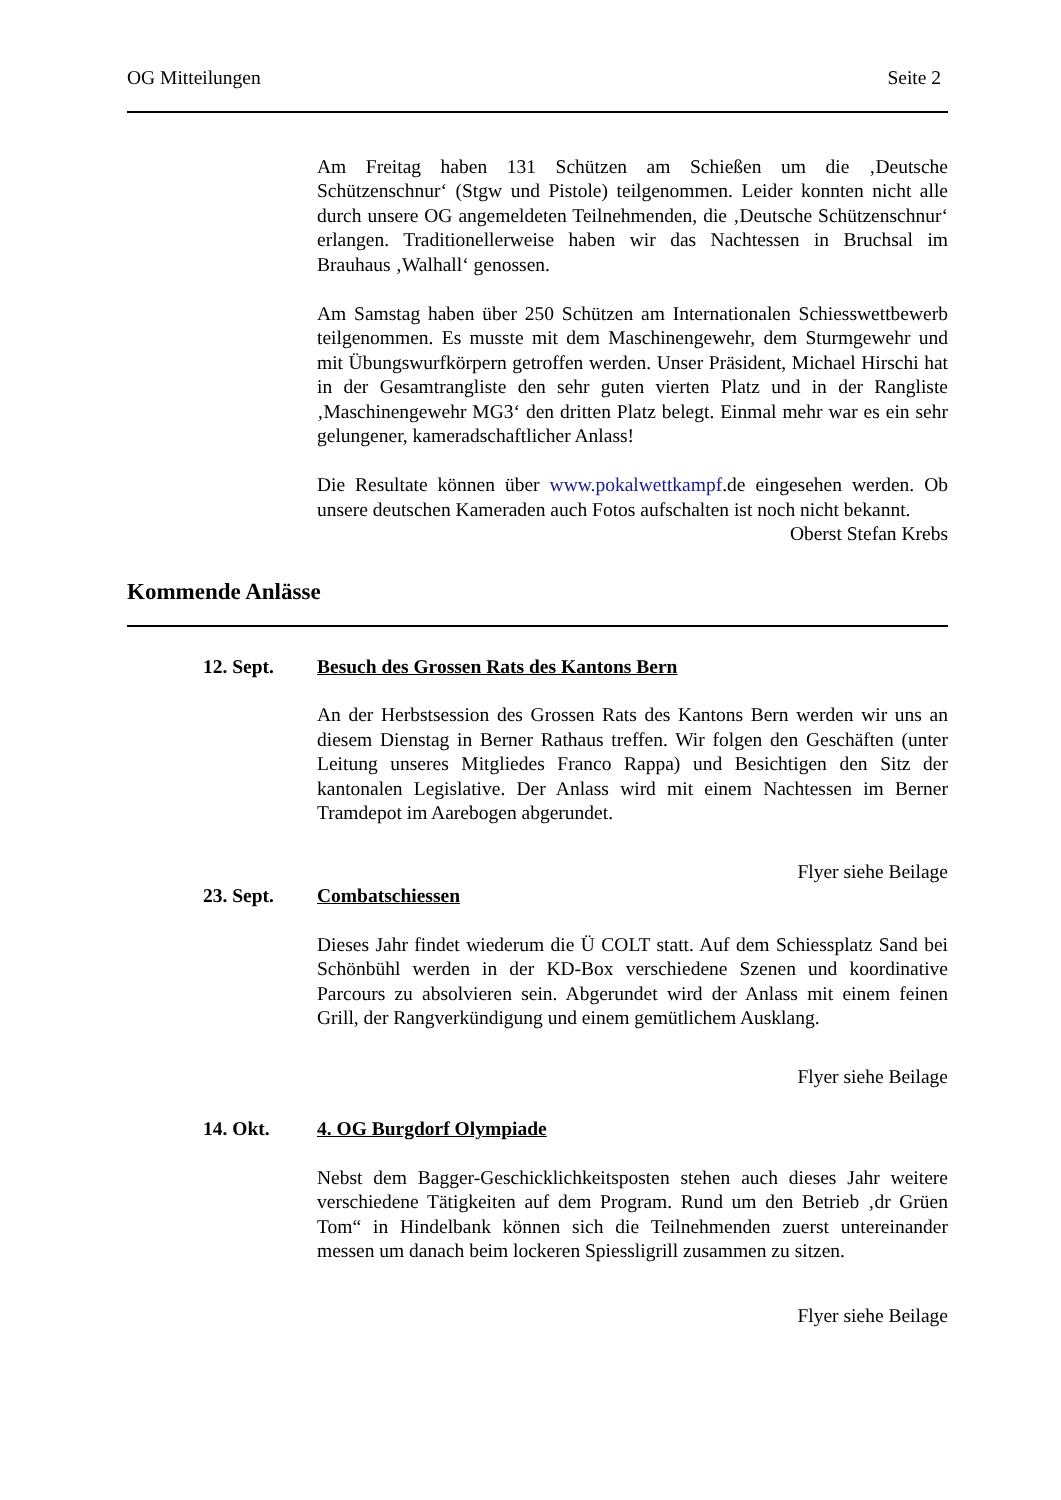OG Mitteilungen Seite 2
Am Freitag haben 131 Schützen am Schießen um die ‚Deutsche Schützenschnur‘ (Stgw und Pistole) teilgenommen. Leider konnten nicht alle durch unsere OG angemeldeten Teilnehmenden, die ‚Deutsche Schützenschnur‘ erlangen. Traditionellerweise haben wir das Nachtessen in Bruchsal im Brauhaus ‚Walhall‘ genossen.
Am Samstag haben über 250 Schützen am Internationalen Schiesswettbewerb teilgenommen. Es musste mit dem Maschinengewehr, dem Sturmgewehr und mit Übungswurfkörpern getroffen werden. Unser Präsident, Michael Hirschi hat in der Gesamtrangliste den sehr guten vierten Platz und in der Rangliste ‚Maschinengewehr MG3‘ den dritten Platz belegt. Einmal mehr war es ein sehr gelungener, kameradschaftlicher Anlass!
Die Resultate können über www.pokalwettkampf.de eingesehen werden. Ob unsere deutschen Kameraden auch Fotos aufschalten ist noch nicht bekannt.
Oberst Stefan Krebs
Kommende Anlässe
12. Sept. Besuch des Grossen Rats des Kantons Bern
An der Herbstsession des Grossen Rats des Kantons Bern werden wir uns an diesem Dienstag in Berner Rathaus treffen. Wir folgen den Geschäften (unter Leitung unseres Mitgliedes Franco Rappa) und Besichtigen den Sitz der kantonalen Legislative. Der Anlass wird mit einem Nachtessen im Berner Tramdepot im Aarebogen abgerundet.
Flyer siehe Beilage
23. Sept. Combatschiessen
Dieses Jahr findet wiederum die Ü COLT statt. Auf dem Schiessplatz Sand bei Schönbühl werden in der KD-Box verschiedene Szenen und koordinative Parcours zu absolvieren sein. Abgerundet wird der Anlass mit einem feinen Grill, der Rangverkündigung und einem gemütlichem Ausklang.
Flyer siehe Beilage
14. Okt. 4. OG Burgdorf Olympiade
Nebst dem Bagger-Geschicklichkeitsposten stehen auch dieses Jahr weitere verschiedene Tätigkeiten auf dem Program. Rund um den Betrieb ‚dr Grüen Tom“ in Hindelbank können sich die Teilnehmenden zuerst untereinander messen um danach beim lockeren Spiessligrill zusammen zu sitzen.
Flyer siehe Beilage